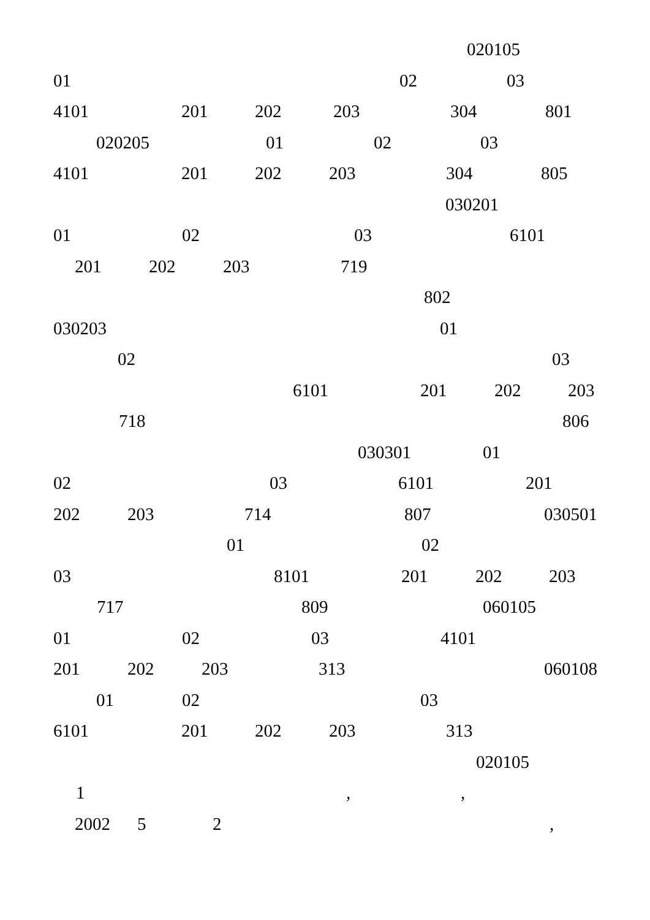020105
01 02 03
4101 201 202 203 304 801
020205 01 02 03
4101 201 202 203 304 805
030201
01 02 03 6101
201 202 203 719 802
030203 01
02 03
6101 201 202 203
718 806
030301 01
02 03 6101 201
202 203 714 807 030501
01 02
03 8101 201 202 203
717 809 060105
01 02 03 4101
201 202 203 313 060108
01 02 03
6101 201 202 203 313 020105
1 , ,
2002 5 2 ,